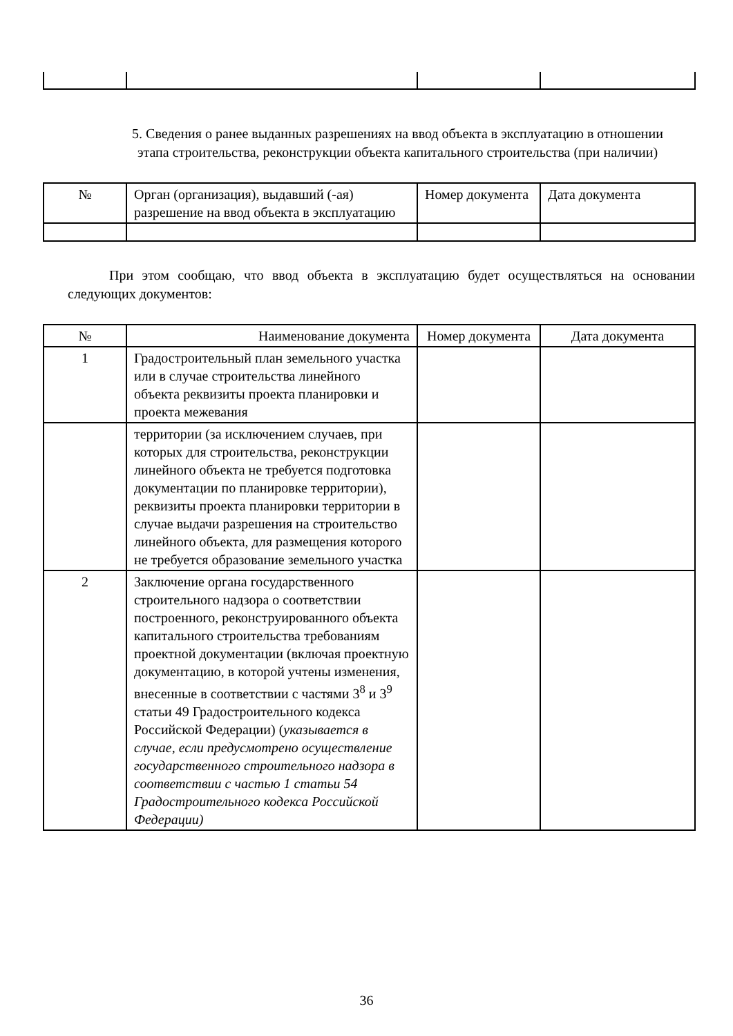5. Сведения о ранее выданных разрешениях на ввод объекта в эксплуатацию в отношении этапа строительства, реконструкции объекта капитального строительства (при наличии)
| № | Орган (организация), выдавший (-ая) разрешение на ввод объекта в эксплуатацию | Номер документа | Дата документа |
| --- | --- | --- | --- |
При этом сообщаю, что ввод объекта в эксплуатацию будет осуществляться на основании следующих документов:
| № | Наименование документа | Номер документа | Дата документа |
| --- | --- | --- | --- |
| 1 | Градостроительный план земельного участка или в случае строительства линейного объекта реквизиты проекта планировки и проекта межевания | | |
| | территории (за исключением случаев, при которых для строительства, реконструкции линейного объекта не требуется подготовка документации по планировке территории), реквизиты проекта планировки территории в случае выдачи разрешения на строительство линейного объекта, для размещения которого не требуется образование земельного участка | | |
| 2 | Заключение органа государственного строительного надзора о соответствии построенного, реконструированного объекта капитального строительства требованиям проектной документации (включая проектную документацию, в которой учтены изменения, внесенные в соответствии с частями 3<sup>8</sup> и 3<sup>9</sup> статьи 49 Градостроительного кодекса Российской Федерации) ( указывается в случае, если предусмотрено осуществление государственного строительного надзора в соответствии с частью 1 статьи 54 Градостроительного кодекса Российской Федерации) | | |
36